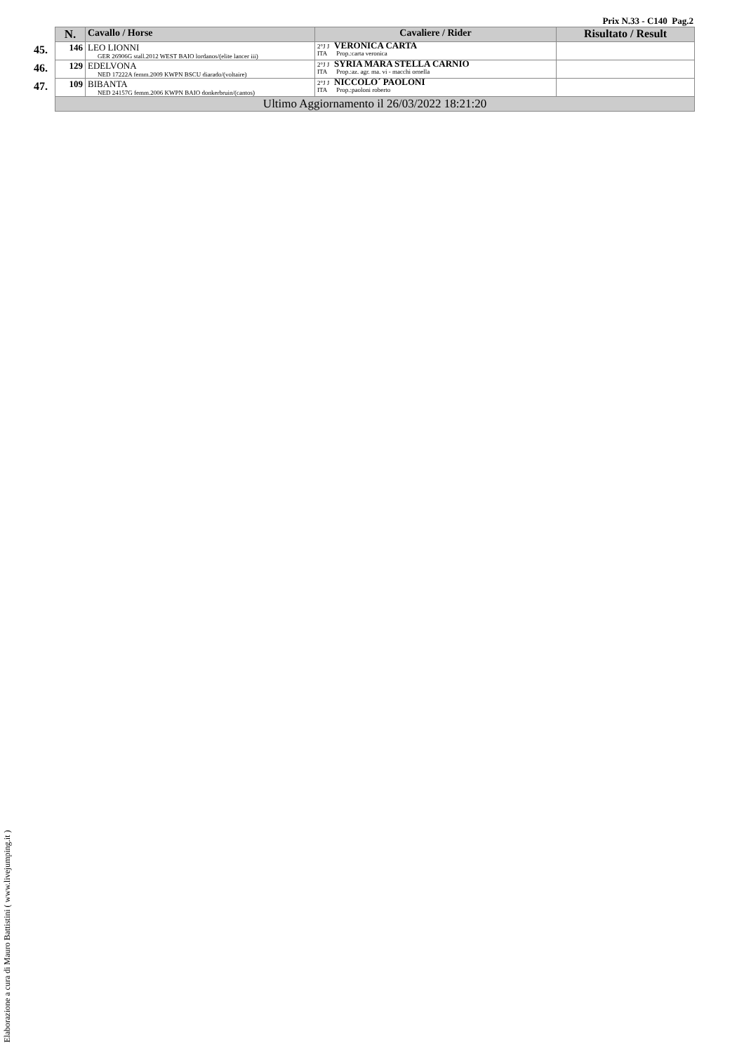Prix N.33 - C140 Pag.2
| | N. | Cavallo / Horse | Cavaliere / Rider | Risultato / Result |
| --- | --- | --- | --- | --- |
| 45. | 146 | LEO LIONNI GER 26906G stall.2012 WEST BAIO lordanos/(elite lancer iii) | 2°J J VERONICA CARTA ITA Prop.:carta veronica | |
| 46. | 129 | EDELVONA NED 17222A femm.2009 KWPN BSCU diarado/(voltaire) | 2°J J SYRIA MARA STELLA CARNIO ITA Prop.:az. agr. ma. vi - macchi ornella | |
| 47. | 109 | BIBANTA NED 24157G femm.2006 KWPN BAIO donkerbruin/(cantos) | 2°J J NICCOLO´ PAOLONI ITA Prop.:paoloni roberto | |
| | Ultimo Aggiornamento il 26/03/2022 18:21:20 | | | |
Elaborazione a cura di Mauro Battistini ( www.livejumping.it )